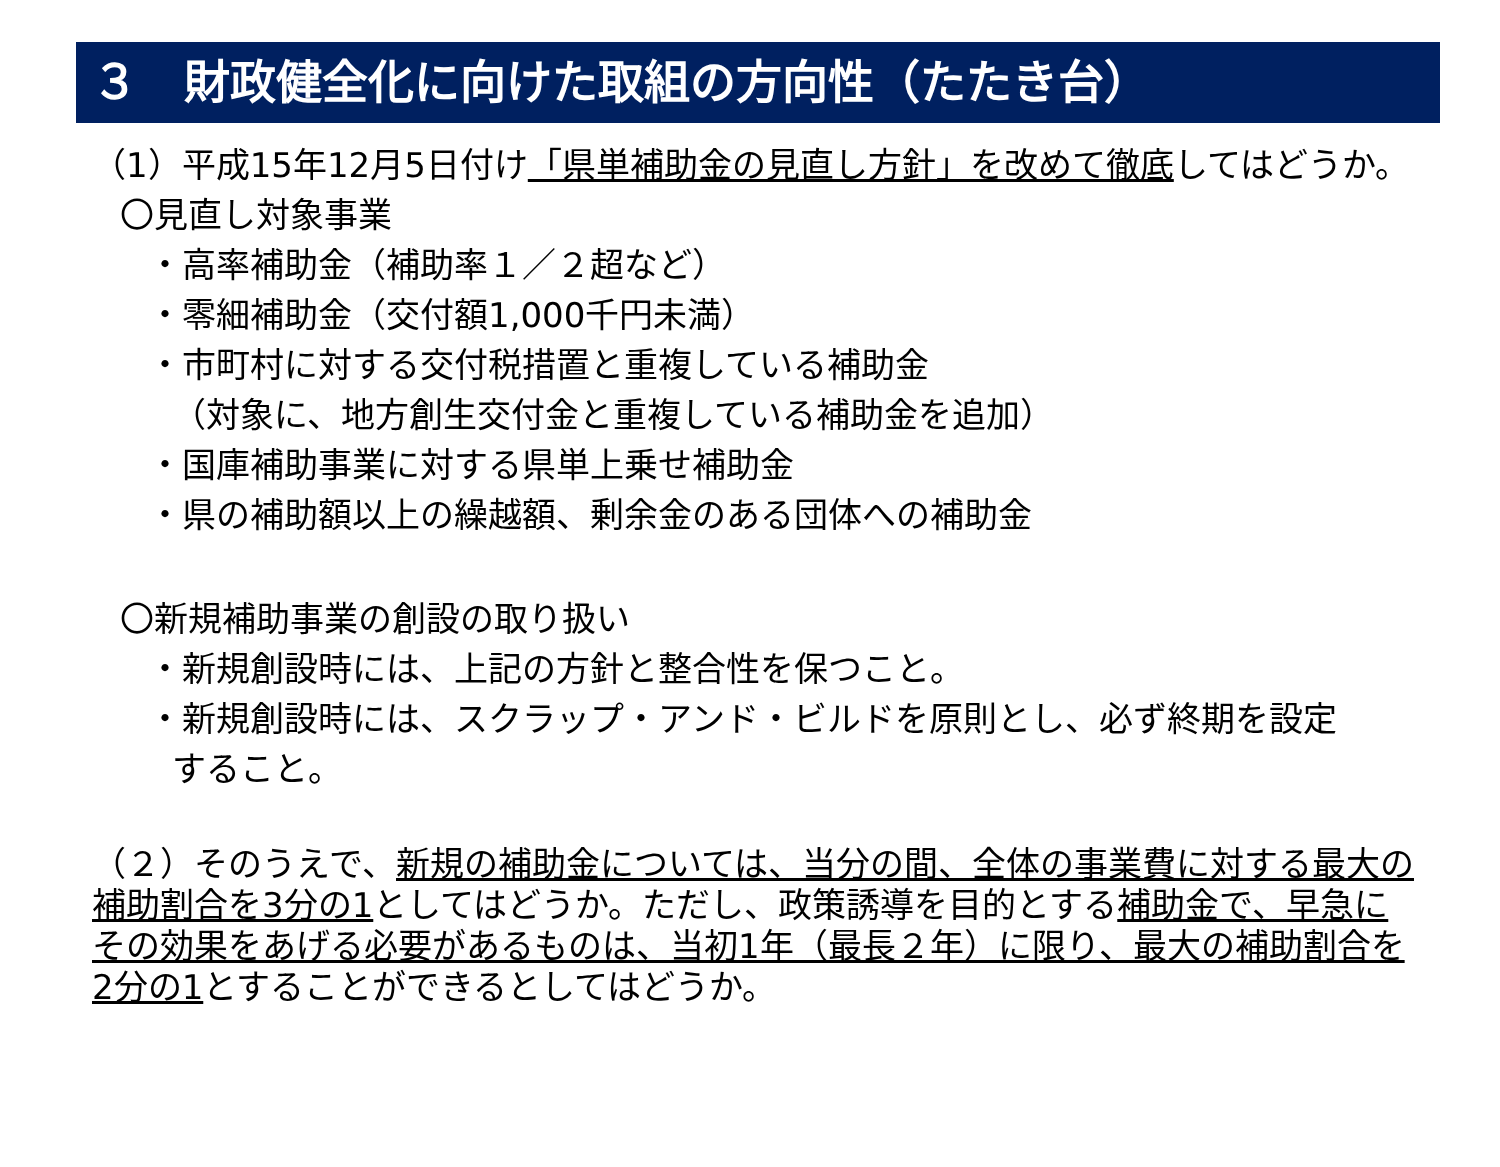３　財政健全化に向けた取組の方向性（たたき台）
（1）平成15年12月5日付け「県単補助金の見直し方針」を改めて徹底してはどうか。
〇見直し対象事業
・高率補助金（補助率１／２超など）
・零細補助金（交付額1,000千円未満）
・市町村に対する交付税措置と重複している補助金
（対象に、地方創生交付金と重複している補助金を追加）
・国庫補助事業に対する県単上乗せ補助金
・県の補助額以上の繰越額、剰余金のある団体への補助金
〇新規補助事業の創設の取り扱い
・新規創設時には、上記の方針と整合性を保つこと。
・新規創設時には、スクラップ・アンド・ビルドを原則とし、必ず終期を設定
すること。
（２）そのうえで、新規の補助金については、当分の間、全体の事業費に対する最大の補助割合を3分の1としてはどうか。ただし、政策誘導を目的とする補助金で、早急にその効果をあげる必要があるものは、当初1年（最長２年）に限り、最大の補助割合を2分の1とすることができるとしてはどうか。